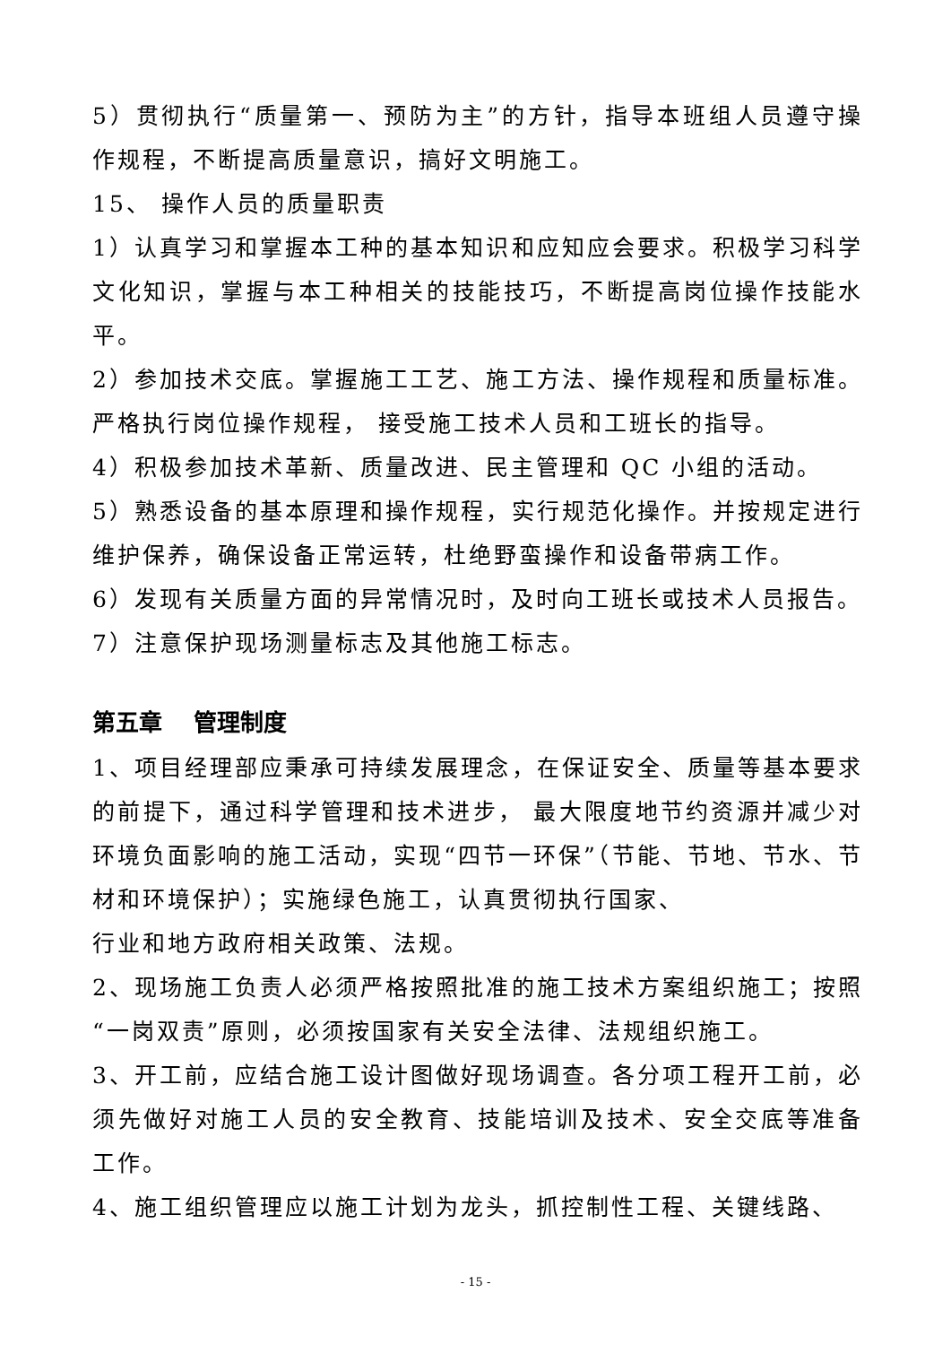5）贯彻执行“质量第一、预防为主”的方针，指导本班组人员遵守操作规程，不断提高质量意识，搞好文明施工。
15、 操作人员的质量职责
1）认真学习和掌握本工种的基本知识和应知应会要求。积极学习科学文化知识，掌握与本工种相关的技能技巧，不断提高岗位操作技能水平。
2）参加技术交底。掌握施工工艺、施工方法、操作规程和质量标准。严格执行岗位操作规程， 接受施工技术人员和工班长的指导。
4）积极参加技术革新、质量改进、民主管理和 QC 小组的活动。
5）熟悉设备的基本原理和操作规程，实行规范化操作。并按规定进行维护保养，确保设备正常运转，杜绝野蛮操作和设备带病工作。
6）发现有关质量方面的异常情况时，及时向工班长或技术人员报告。
7）注意保护现场测量标志及其他施工标志。
第五章　 管理制度
1、项目经理部应秉承可持续发展理念，在保证安全、质量等基本要求的前提下，通过科学管理和技术进步， 最大限度地节约资源并减少对环境负面影响的施工活动，实现“四节一环保”（节能、节地、节水、节材和环境保护）；实施绿色施工，认真贯彻执行国家、
行业和地方政府相关政策、法规。
2、现场施工负责人必须严格按照批准的施工技术方案组织施工；按照“一岗双责”原则，必须按国家有关安全法律、法规组织施工。
3、开工前，应结合施工设计图做好现场调查。各分项工程开工前，必须先做好对施工人员的安全教育、技能培训及技术、安全交底等准备工作。
4、施工组织管理应以施工计划为龙头，抓控制性工程、关键线路、
- 15 -